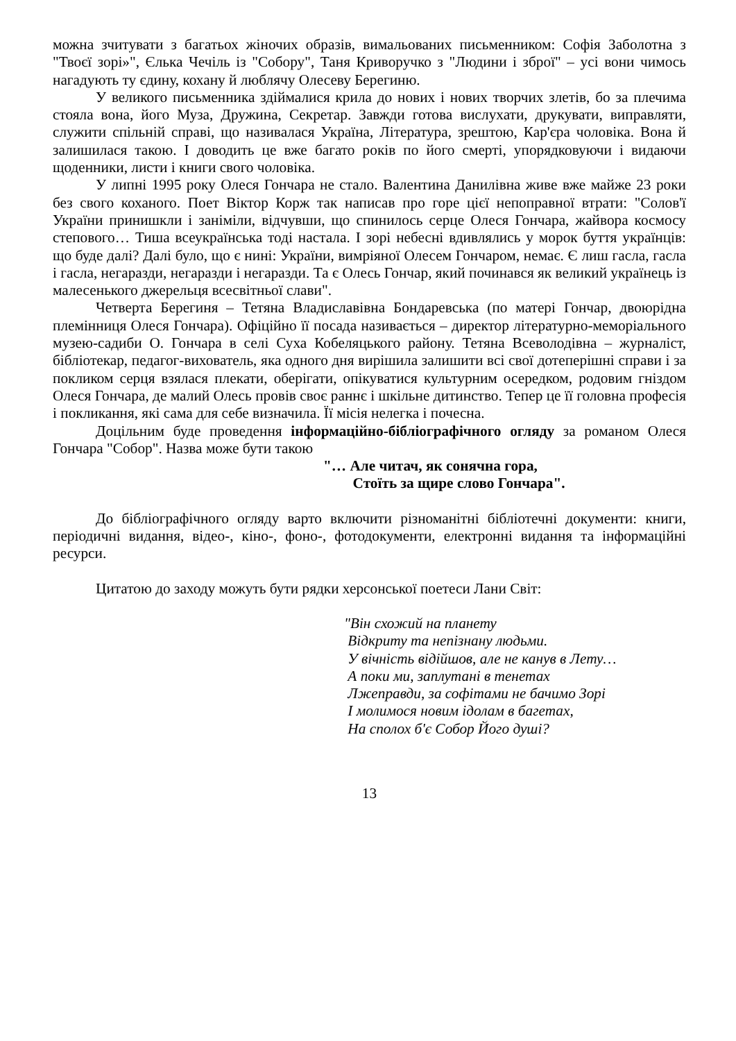можна зчитувати з багатьох жіночих образів, вимальованих письменником: Софія Заболотна з "Твоєї зорі»", Єлька Чечіль із "Собору", Таня Криворучко з "Людини і зброї" – усі вони чимось нагадують ту єдину, кохану й люблячу Олесеву Берегиню.
У великого письменника здіймалися крила до нових і нових творчих злетів, бо за плечима стояла вона, його Муза, Дружина, Секретар. Завжди готова вислухати, друкувати, виправляти, служити спільній справі, що називалася Україна, Література, зрештою, Кар'єра чоловіка. Вона й залишилася такою. І доводить це вже багато років по його смерті, упорядковуючи і видаючи щоденники, листи і книги свого чоловіка.
У липні 1995 року Олеся Гончара не стало. Валентина Данилівна живе вже майже 23 роки без свого коханого. Поет Віктор Корж так написав про горе цієї непоправної втрати: "Солов'ї України принишкли і заніміли, відчувши, що спинилось серце Олеся Гончара, жайвора космосу степового… Тиша всеукраїнська тоді настала. І зорі небесні вдивлялись у морок буття українців: що буде далі? Далі було, що є нині: України, вимріяної Олесем Гончаром, немає. Є лиш гасла, гасла і гасла, негаразди, негаразди і негаразди. Та є Олесь Гончар, який починався як великий українець із малесенького джерельця всесвітньої слави".
Четверта Берегиня – Тетяна Владиславівна Бондаревська (по матері Гончар, двоюрідна племінниця Олеся Гончара). Офіційно її посада називається – директор літературно-меморіального музею-садиби О. Гончара в селі Суха Кобеляцького району. Тетяна Всеволодівна – журналіст, бібліотекар, педагог-вихователь, яка одного дня вирішила залишити всі свої дотеперішні справи і за покликом серця взялася плекати, оберігати, опікуватися культурним осередком, родовим гніздом Олеся Гончара, де малий Олесь провів своє раннє і шкільне дитинство. Тепер це її головна професія і покликання, які сама для себе визначила. Її місія нелегка і почесна.
Доцільним буде проведення інформаційно-бібліографічного огляду за романом Олеся Гончара "Собор". Назва може бути такою
"… Але читач, як сонячна гора,
Стоїть за щире слово Гончара".
До бібліографічного огляду варто включити різноманітні бібліотечні документи: книги, періодичні видання, відео-, кіно-, фоно-, фотодокументи, електронні видання та інформаційні ресурси.
Цитатою до заходу можуть бути рядки херсонської поетеси Лани Світ:
"Він схожий на планету
Відкриту та непізнану людьми.
У вічність відійшов, але не канув в Лету…
А поки ми, заплутані в тенетах
Лжеправди, за софітами не бачимо Зорі
І молимося новим ідолам в багетах,
На сполох б'є Собор Його душі?
13